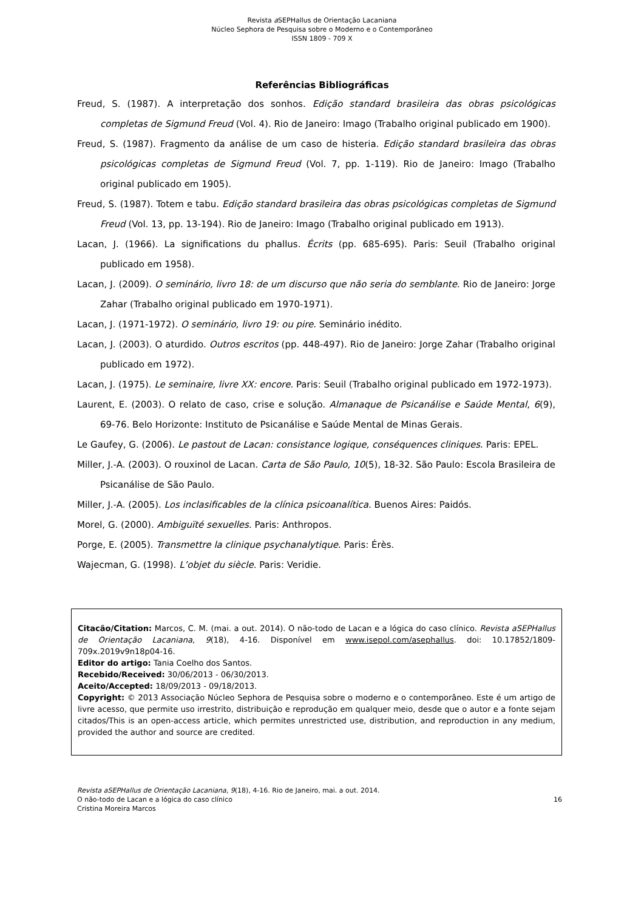Revista a SEPHallus de Orientação Lacaniana
Núcleo Sephora de Pesquisa sobre o Moderno e o Contemporâneo
ISSN 1809 - 709 X
Referências Bibliográficas
Freud, S. (1987). A interpretação dos sonhos. Edição standard brasileira das obras psicológicas completas de Sigmund Freud (Vol. 4). Rio de Janeiro: Imago (Trabalho original publicado em 1900).
Freud, S. (1987). Fragmento da análise de um caso de histeria. Edição standard brasileira das obras psicológicas completas de Sigmund Freud (Vol. 7, pp. 1-119). Rio de Janeiro: Imago (Trabalho original publicado em 1905).
Freud, S. (1987). Totem e tabu. Edição standard brasileira das obras psicológicas completas de Sigmund Freud (Vol. 13, pp. 13-194). Rio de Janeiro: Imago (Trabalho original publicado em 1913).
Lacan, J. (1966). La significations du phallus. Écrits (pp. 685-695). Paris: Seuil (Trabalho original publicado em 1958).
Lacan, J. (2009). O seminário, livro 18: de um discurso que não seria do semblante. Rio de Janeiro: Jorge Zahar (Trabalho original publicado em 1970-1971).
Lacan, J. (1971-1972). O seminário, livro 19: ou pire. Seminário inédito.
Lacan, J. (2003). O aturdido. Outros escritos (pp. 448-497). Rio de Janeiro: Jorge Zahar (Trabalho original publicado em 1972).
Lacan, J. (1975). Le seminaire, livre XX: encore. Paris: Seuil (Trabalho original publicado em 1972-1973).
Laurent, E. (2003). O relato de caso, crise e solução. Almanaque de Psicanálise e Saúde Mental, 6(9), 69-76. Belo Horizonte: Instituto de Psicanálise e Saúde Mental de Minas Gerais.
Le Gaufey, G. (2006). Le pastout de Lacan: consistance logique, conséquences cliniques. Paris: EPEL.
Miller, J.-A. (2003). O rouxinol de Lacan. Carta de São Paulo, 10(5), 18-32. São Paulo: Escola Brasileira de Psicanálise de São Paulo.
Miller, J.-A. (2005). Los inclasificables de la clínica psicoanalítica. Buenos Aires: Paidós.
Morel, G. (2000). Ambiguïté sexuelles. Paris: Anthropos.
Porge, E. (2005). Transmettre la clinique psychanalytique. Paris: Érès.
Wajecman, G. (1998). L’objet du siècle. Paris: Veridie.
Citacão/Citation: Marcos, C. M. (mai. a out. 2014). O não-todo de Lacan e a lógica do caso clínico. Revista aSEPHallus de Orientação Lacaniana, 9(18), 4-16. Disponível em www.isepol.com/asephallus. doi: 10.17852/1809-709x.2019v9n18p04-16.
Editor do artigo: Tania Coelho dos Santos.
Recebido/Received: 30/06/2013 - 06/30/2013.
Aceito/Accepted: 18/09/2013 - 09/18/2013.
Copyright: © 2013 Associação Núcleo Sephora de Pesquisa sobre o moderno e o contemporâneo. Este é um artigo de livre acesso, que permite uso irrestrito, distribuição e reprodução em qualquer meio, desde que o autor e a fonte sejam citados/This is an open-access article, which permites unrestricted use, distribution, and reproduction in any medium, provided the author and source are credited.
Revista aSEPHallus de Orientação Lacaniana, 9(18), 4-16. Rio de Janeiro, mai. a out. 2014.
O não-todo de Lacan e a lógica do caso clínico 16
Cristina Moreira Marcos